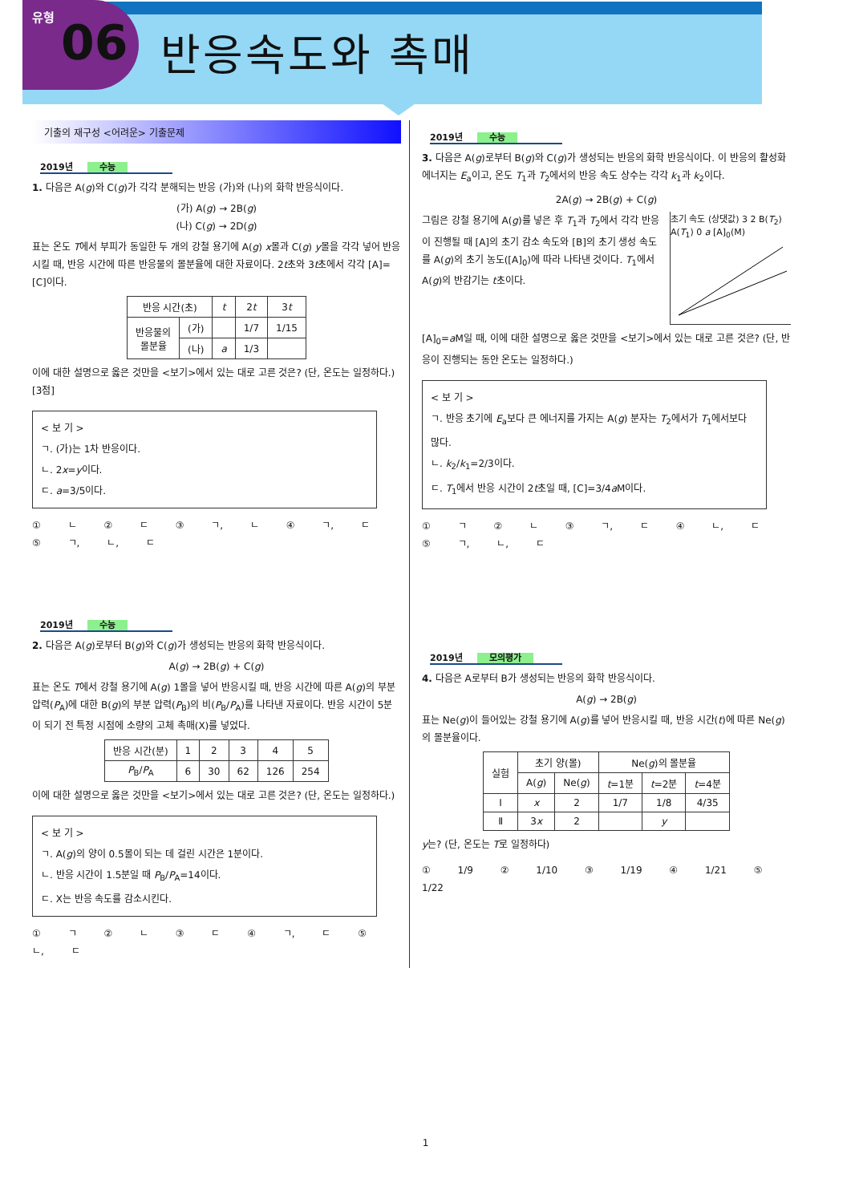유형 06
반응속도와 촉매
기출의 재구성 <어려운> 기출문제
2019년 수능
1. 다음은 A(g)와 C(g)가 각각 분해되는 반응 (가)와 (나)의 화학 반응식이다.
(가) A(g) → 2B(g)
(나) C(g) → 2D(g)
표는 온도 T에서 부피가 동일한 두 개의 강철 용기에 A(g) x몰과 C(g) y몰을 각각 넣어 반응시킬 때, 반응 시간에 따른 반응물의 몰분율에 대한 자료이다. 2t초와 3t초에서 각각 [A]=[C]이다.
| 반응 시간(초) | | t | 2 t | 3 t |
| --- | --- | --- | --- | --- |
| 반응물의 몰분율 | (가) | | 1/7 | 1/15 |
| | (나) | a | 1/3 | |
이에 대한 설명으로 옳은 것만을 <보기>에서 있는 대로 고른 것은? (단, 온도는 일정하다.) [3점]
< 보 기 >
ㄱ. (가)는 1차 반응이다.
ㄴ. 2x=y이다.
ㄷ. a=3/5이다.
① ㄴ ② ㄷ ③ ㄱ, ㄴ ④ ㄱ, ㄷ ⑤ ㄱ, ㄴ, ㄷ
2019년 수능
2. 다음은 A(g)로부터 B(g)와 C(g)가 생성되는 반응의 화학 반응식이다.
A(g) → 2B(g) + C(g)
표는 온도 T에서 강철 용기에 A(g) 1몰을 넣어 반응시킬 때, 반응 시간에 따른 A(g)의 부분 압력(P<sub>A</sub>)에 대한 B(g)의 부분 압력(P<sub>B</sub>)의 비(P<sub>B</sub>/P<sub>A</sub>)를 나타낸 자료이다. 반응 시간이 5분이 되기 전 특정 시점에 소량의 고체 촉매(X)를 넣었다.
| 반응 시간(분) | 1 | 2 | 3 | 4 | 5 |
| --- | --- | --- | --- | --- | --- |
| P<sub>B</sub>/ P<sub>A</sub> | 6 | 30 | 62 | 126 | 254 |
이에 대한 설명으로 옳은 것만을 <보기>에서 있는 대로 고른 것은? (단, 온도는 일정하다.)
< 보 기 >
ㄱ. A(g)의 양이 0.5몰이 되는 데 걸린 시간은 1분이다.
ㄴ. 반응 시간이 1.5분일 때 P<sub>B</sub>/P<sub>A</sub>=14이다.
ㄷ. X는 반응 속도를 감소시킨다.
① ㄱ ② ㄴ ③ ㄷ ④ ㄱ, ㄷ ⑤ ㄴ, ㄷ
2019년 수능
3. 다음은 A(g)로부터 B(g)와 C(g)가 생성되는 반응의 화학 반응식이다. 이 반응의 활성화 에너지는 E<sub>a</sub>이고, 온도 T<sub>1</sub>과 T<sub>2</sub>에서의 반응 속도 상수는 각각 k<sub>1</sub>과 k<sub>2</sub>이다.
2A(g) → 2B(g) + C(g)
초기 속도 (상댓값) 3 2 B(T<sub>2</sub>) A(T<sub>1</sub>) 0 a [A]<sub>0</sub>(M)
그림은 강철 용기에 A(g)를 넣은 후 T<sub>1</sub>과 T<sub>2</sub>에서 각각 반응이 진행될 때 [A]의 초기 감소 속도와 [B]의 초기 생성 속도를 A(g)의 초기 농도([A]<sub>0</sub>)에 따라 나타낸 것이다. T<sub>1</sub>에서 A(g)의 반감기는 t초이다.
[A]<sub>0</sub>=a M일 때, 이에 대한 설명으로 옳은 것만을 <보기>에서 있는 대로 고른 것은? (단, 반응이 진행되는 동안 온도는 일정하다.)
< 보 기 >
ㄱ. 반응 초기에 E<sub>a</sub>보다 큰 에너지를 가지는 A(g) 분자는 T<sub>2</sub>에서가 T<sub>1</sub>에서보다 많다.
ㄴ. k<sub>2</sub>/k<sub>1</sub>=2/3이다.
ㄷ. T<sub>1</sub>에서 반응 시간이 2t초일 때, [C]=3/4a M이다.
① ㄱ ② ㄴ ③ ㄱ, ㄷ ④ ㄴ, ㄷ ⑤ ㄱ, ㄴ, ㄷ
2019년 모의평가
4. 다음은 A로부터 B가 생성되는 반응의 화학 반응식이다.
A(g) → 2B(g)
표는 Ne(g)이 들어있는 강철 용기에 A(g)를 넣어 반응시킬 때, 반응 시간(t)에 따른 Ne(g)의 몰분율이다.
| 실험 | 초기 양(몰) | | Ne( g )의 몰분율 | | |
| --- | --- | --- | --- | --- | --- |
| | A( g ) | Ne( g ) | t =1분 | t =2분 | t =4분 |
| Ⅰ | x | 2 | 1/7 | 1/8 | 4/35 |
| Ⅱ | 3 x | 2 | | y | |
y는? (단, 온도는 T로 일정하다)
① 1/9 ② 1/10 ③ 1/19 ④ 1/21 ⑤ 1/22
1